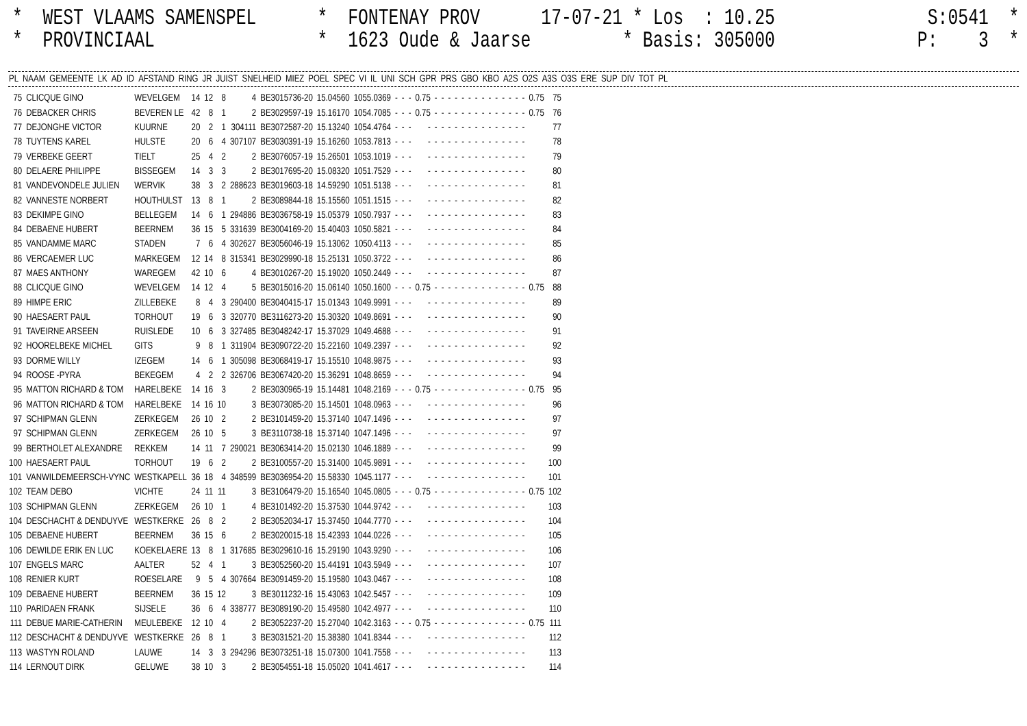* WEST VLAAMS SAMENSPEL * FONTENAY PROV 17-07-21 * Los : 10.25 S:0541 *
* PROVINCIAAL * 1623 Oude & Jaarse * Basis: 305000 P: 3 *
| PL | NAAM | GEMEENTE | LK | AD | ID | AFSTAND | RING | JR | JUIST | SNELHEID | MIEZ | POEL | SPEC | VI | IL | UNI | SCH | GPR | PRS | GBO | KBO | A2S | O2S | A3S | O3S | ERE | SUP | DIV | TOT | PL |
| --- | --- | --- | --- | --- | --- | --- | --- | --- | --- | --- | --- | --- | --- | --- | --- | --- | --- | --- | --- | --- | --- | --- | --- | --- | --- | --- | --- | --- | --- | --- |
| 75 | CLICQUE GINO | WEVELGEM | 14 | 12 | 8 | 4 | BE3015736-20 | 15.04560 | 1055.0369 | - | - | - | 0.75 | - | - | - | - | - | - | - | - | - | - | - | - | - | - | 0.75 | 75 |
| 76 | DEBACKER CHRIS | BEVEREN LE | 42 | 8 | 1 | 2 | BE3029597-19 | 15.16170 | 1054.7085 | - | - | - | 0.75 | - | - | - | - | - | - | - | - | - | - | - | - | - | - | 0.75 | 76 |
| 77 | DEJONGHE VICTOR | KUURNE | 20 | 2 | 1 | 304111 | BE3072587-20 | 15.13240 | 1054.4764 | - | - | - | - | - | - | - | - | - | - | - | - | - | - | - | - | - | - | | 77 |
| 78 | TUYTENS KAREL | HULSTE | 20 | 6 | 4 | 307107 | BE3030391-19 | 15.16260 | 1053.7813 | - | - | - | - | - | - | - | - | - | - | - | - | - | - | - | - | - | - | | 78 |
| 79 | VERBEKE GEERT | TIELT | 25 | 4 | 2 | 2 | BE3076057-19 | 15.26501 | 1053.1019 | - | - | - | - | - | - | - | - | - | - | - | - | - | - | - | - | - | - | | 79 |
| 80 | DELAERE PHILIPPE | BISSEGEM | 14 | 3 | 3 | 2 | BE3017695-20 | 15.08320 | 1051.7529 | - | - | - | - | - | - | - | - | - | - | - | - | - | - | - | - | - | - | | 80 |
| 81 | VANDEVONDELE JULIEN | WERVIK | 38 | 3 | 2 | 288623 | BE3019603-18 | 14.59290 | 1051.5138 | - | - | - | - | - | - | - | - | - | - | - | - | - | - | - | - | - | - | | 81 |
| 82 | VANNESTE NORBERT | HOUTHULST | 13 | 8 | 1 | 2 | BE3089844-18 | 15.15560 | 1051.1515 | - | - | - | - | - | - | - | - | - | - | - | - | - | - | - | - | - | - | | 82 |
| 83 | DEKIMPE GINO | BELLEGEM | 14 | 6 | 1 | 294886 | BE3036758-19 | 15.05379 | 1050.7937 | - | - | - | - | - | - | - | - | - | - | - | - | - | - | - | - | - | - | | 83 |
| 84 | DEBAENE HUBERT | BEERNEM | 36 | 15 | 5 | 331639 | BE3004169-20 | 15.40403 | 1050.5821 | - | - | - | - | - | - | - | - | - | - | - | - | - | - | - | - | - | - | | 84 |
| 85 | VANDAMME MARC | STADEN | 7 | 6 | 4 | 302627 | BE3056046-19 | 15.13062 | 1050.4113 | - | - | - | - | - | - | - | - | - | - | - | - | - | - | - | - | - | - | | 85 |
| 86 | VERCAEMER LUC | MARKEGEM | 12 | 14 | 8 | 315341 | BE3029990-18 | 15.25131 | 1050.3722 | - | - | - | - | - | - | - | - | - | - | - | - | - | - | - | - | - | - | | 86 |
| 87 | MAES ANTHONY | WAREGEM | 42 | 10 | 6 | 4 | BE3010267-20 | 15.19020 | 1050.2449 | - | - | - | - | - | - | - | - | - | - | - | - | - | - | - | - | - | - | | 87 |
| 88 | CLICQUE GINO | WEVELGEM | 14 | 12 | 4 | 5 | BE3015016-20 | 15.06140 | 1050.1600 | - | - | - | 0.75 | - | - | - | - | - | - | - | - | - | - | - | - | - | - | 0.75 | 88 |
| 89 | HIMPE ERIC | ZILLEBEKE | 8 | 4 | 3 | 290400 | BE3040415-17 | 15.01343 | 1049.9991 | - | - | - | - | - | - | - | - | - | - | - | - | - | - | - | - | - | - | | 89 |
| 90 | HAESAERT PAUL | TORHOUT | 19 | 6 | 3 | 320770 | BE3116273-20 | 15.30320 | 1049.8691 | - | - | - | - | - | - | - | - | - | - | - | - | - | - | - | - | - | - | | 90 |
| 91 | TAVEIRNE ARSEEN | RUISLEDE | 10 | 6 | 3 | 327485 | BE3048242-17 | 15.37029 | 1049.4688 | - | - | - | - | - | - | - | - | - | - | - | - | - | - | - | - | - | - | | 91 |
| 92 | HOORELBEKE MICHEL | GITS | 9 | 8 | 1 | 311904 | BE3090722-20 | 15.22160 | 1049.2397 | - | - | - | - | - | - | - | - | - | - | - | - | - | - | - | - | - | - | | 92 |
| 93 | DORME WILLY | IZEGEM | 14 | 6 | 1 | 305098 | BE3068419-17 | 15.15510 | 1048.9875 | - | - | - | - | - | - | - | - | - | - | - | - | - | - | - | - | - | - | | 93 |
| 94 | ROOSE -PYRA | BEKEGEM | 4 | 2 | 2 | 326706 | BE3067420-20 | 15.36291 | 1048.8659 | - | - | - | - | - | - | - | - | - | - | - | - | - | - | - | - | - | - | | 94 |
| 95 | MATTON RICHARD & TOM | HARELBEKE | 14 | 16 | 3 | 2 | BE3030965-19 | 15.14481 | 1048.2169 | - | - | - | 0.75 | - | - | - | - | - | - | - | - | - | - | - | - | - | - | 0.75 | 95 |
| 96 | MATTON RICHARD & TOM | HARELBEKE | 14 | 16 | 10 | 3 | BE3073085-20 | 15.14501 | 1048.0963 | - | - | - | - | - | - | - | - | - | - | - | - | - | - | - | - | - | - | | 96 |
| 97 | SCHIPMAN GLENN | ZERKEGEM | 26 | 10 | 2 | 2 | BE3101459-20 | 15.37140 | 1047.1496 | - | - | - | - | - | - | - | - | - | - | - | - | - | - | - | - | - | - | | 97 |
| 97 | SCHIPMAN GLENN | ZERKEGEM | 26 | 10 | 5 | 3 | BE3110738-18 | 15.37140 | 1047.1496 | - | - | - | - | - | - | - | - | - | - | - | - | - | - | - | - | - | - | | 97 |
| 99 | BERTHOLET ALEXANDRE | REKKEM | 14 | 11 | 7 | 290021 | BE3063414-20 | 15.02130 | 1046.1889 | - | - | - | - | - | - | - | - | - | - | - | - | - | - | - | - | - | - | | 99 |
| 100 | HAESAERT PAUL | TORHOUT | 19 | 6 | 2 | 2 | BE3100557-20 | 15.31400 | 1045.9891 | - | - | - | - | - | - | - | - | - | - | - | - | - | - | - | - | - | - | | 100 |
| 101 | VANWILDEMEERSCH-VYNC | WESTKAPELL | 36 | 18 | 4 | 348599 | BE3036954-20 | 15.58330 | 1045.1177 | - | - | - | - | - | - | - | - | - | - | - | - | - | - | - | - | - | - | | 101 |
| 102 | TEAM DEBO | VICHTE | 24 | 11 | 11 | 3 | BE3106479-20 | 15.16540 | 1045.0805 | - | - | - | 0.75 | - | - | - | - | - | - | - | - | - | - | - | - | - | - | 0.75 | 102 |
| 103 | SCHIPMAN GLENN | ZERKEGEM | 26 | 10 | 1 | 4 | BE3101492-20 | 15.37530 | 1044.9742 | - | - | - | - | - | - | - | - | - | - | - | - | - | - | - | - | - | - | | 103 |
| 104 | DESCHACHT & DENDUYVE | WESTKERKE | 26 | 8 | 2 | 2 | BE3052034-17 | 15.37450 | 1044.7770 | - | - | - | - | - | - | - | - | - | - | - | - | - | - | - | - | - | - | | 104 |
| 105 | DEBAENE HUBERT | BEERNEM | 36 | 15 | 6 | 2 | BE3020015-18 | 15.42393 | 1044.0226 | - | - | - | - | - | - | - | - | - | - | - | - | - | - | - | - | - | - | | 105 |
| 106 | DEWILDE ERIK EN LUC | KOEKELAERE | 13 | 8 | 1 | 317685 | BE3029610-16 | 15.29190 | 1043.9290 | - | - | - | - | - | - | - | - | - | - | - | - | - | - | - | - | - | - | | 106 |
| 107 | ENGELS MARC | AALTER | 52 | 4 | 1 | 3 | BE3052560-20 | 15.44191 | 1043.5949 | - | - | - | - | - | - | - | - | - | - | - | - | - | - | - | - | - | - | | 107 |
| 108 | RENIER KURT | ROESELARE | 9 | 5 | 4 | 307664 | BE3091459-20 | 15.19580 | 1043.0467 | - | - | - | - | - | - | - | - | - | - | - | - | - | - | - | - | - | - | | 108 |
| 109 | DEBAENE HUBERT | BEERNEM | 36 | 15 | 12 | 3 | BE3011232-16 | 15.43063 | 1042.5457 | - | - | - | - | - | - | - | - | - | - | - | - | - | - | - | - | - | - | | 109 |
| 110 | PARIDAEN FRANK | SIJSELE | 36 | 6 | 4 | 338777 | BE3089190-20 | 15.49580 | 1042.4977 | - | - | - | - | - | - | - | - | - | - | - | - | - | - | - | - | - | - | | 110 |
| 111 | DEBUE MARIE-CATHERIN | MEULEBEKE | 12 | 10 | 4 | 2 | BE3052237-20 | 15.27040 | 1042.3163 | - | - | - | 0.75 | - | - | - | - | - | - | - | - | - | - | - | - | - | - | 0.75 | 111 |
| 112 | DESCHACHT & DENDUYVE | WESTKERKE | 26 | 8 | 1 | 3 | BE3031521-20 | 15.38380 | 1041.8344 | - | - | - | - | - | - | - | - | - | - | - | - | - | - | - | - | - | - | | 112 |
| 113 | WASTYN ROLAND | LAUWE | 14 | 3 | 3 | 294296 | BE3073251-18 | 15.07300 | 1041.7558 | - | - | - | - | - | - | - | - | - | - | - | - | - | - | - | - | - | - | | 113 |
| 114 | LERNOUT DIRK | GELUWE | 38 | 10 | 3 | 2 | BE3054551-18 | 15.05020 | 1041.4617 | - | - | - | - | - | - | - | - | - | - | - | - | - | - | - | - | - | - | | 114 |